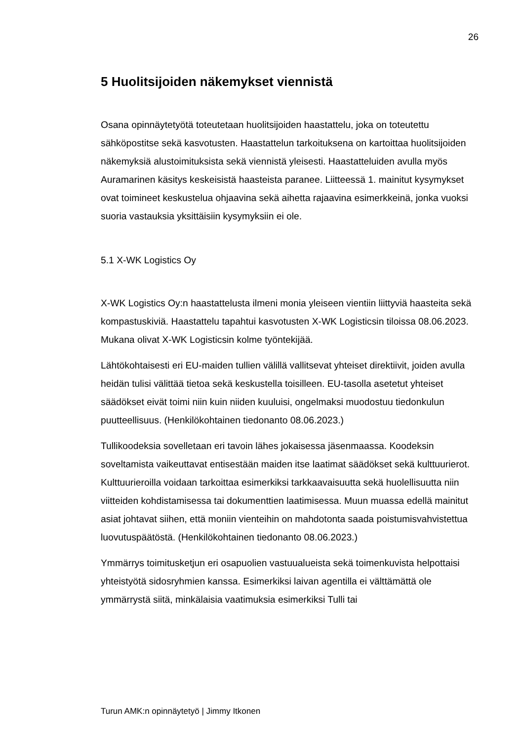26
5 Huolitsijoiden näkemykset viennistä
Osana opinnäytetyötä toteutetaan huolitsijoiden haastattelu, joka on toteutettu sähköpostitse sekä kasvotusten. Haastattelun tarkoituksena on kartoittaa huolitsijoiden näkemyksiä alustoimituksista sekä viennistä yleisesti. Haastatteluiden avulla myös Auramarinen käsitys keskeisistä haasteista paranee. Liitteessä 1. mainitut kysymykset ovat toimineet keskustelua ohjaavina sekä aihetta rajaavina esimerkkeinä, jonka vuoksi suoria vastauksia yksittäisiin kysymyksiin ei ole.
5.1 X-WK Logistics Oy
X-WK Logistics Oy:n haastattelusta ilmeni monia yleiseen vientiin liittyviä haasteita sekä kompastuskiviä. Haastattelu tapahtui kasvotusten X-WK Logisticsin tiloissa 08.06.2023. Mukana olivat X-WK Logisticsin kolme työntekijää.
Lähtökohtaisesti eri EU-maiden tullien välillä vallitsevat yhteiset direktiivit, joiden avulla heidän tulisi välittää tietoa sekä keskustella toisilleen. EU-tasolla asetetut yhteiset säädökset eivät toimi niin kuin niiden kuuluisi, ongelmaksi muodostuu tiedonkulun puutteellisuus. (Henkilökohtainen tiedonanto 08.06.2023.)
Tullikoodeksia sovelletaan eri tavoin lähes jokaisessa jäsenmaassa. Koodeksin soveltamista vaikeuttavat entisestään maiden itse laatimat säädökset sekä kulttuurierot. Kulttuurieroilla voidaan tarkoittaa esimerkiksi tarkkaavaisuutta sekä huolellisuutta niin viitteiden kohdistamisessa tai dokumenttien laatimisessa. Muun muassa edellä mainitut asiat johtavat siihen, että moniin vienteihin on mahdotonta saada poistumisvahvistettua luovutuspäätöstä. (Henkilökohtainen tiedonanto 08.06.2023.)
Ymmärrys toimitusketjun eri osapuolien vastuualueista sekä toimenkuvista helpottaisi yhteistyötä sidosryhmien kanssa. Esimerkiksi laivan agentilla ei välttämättä ole ymmärrystä siitä, minkälaisia vaatimuksia esimerkiksi Tulli tai
Turun AMK:n opinnäytetyö | Jimmy Itkonen